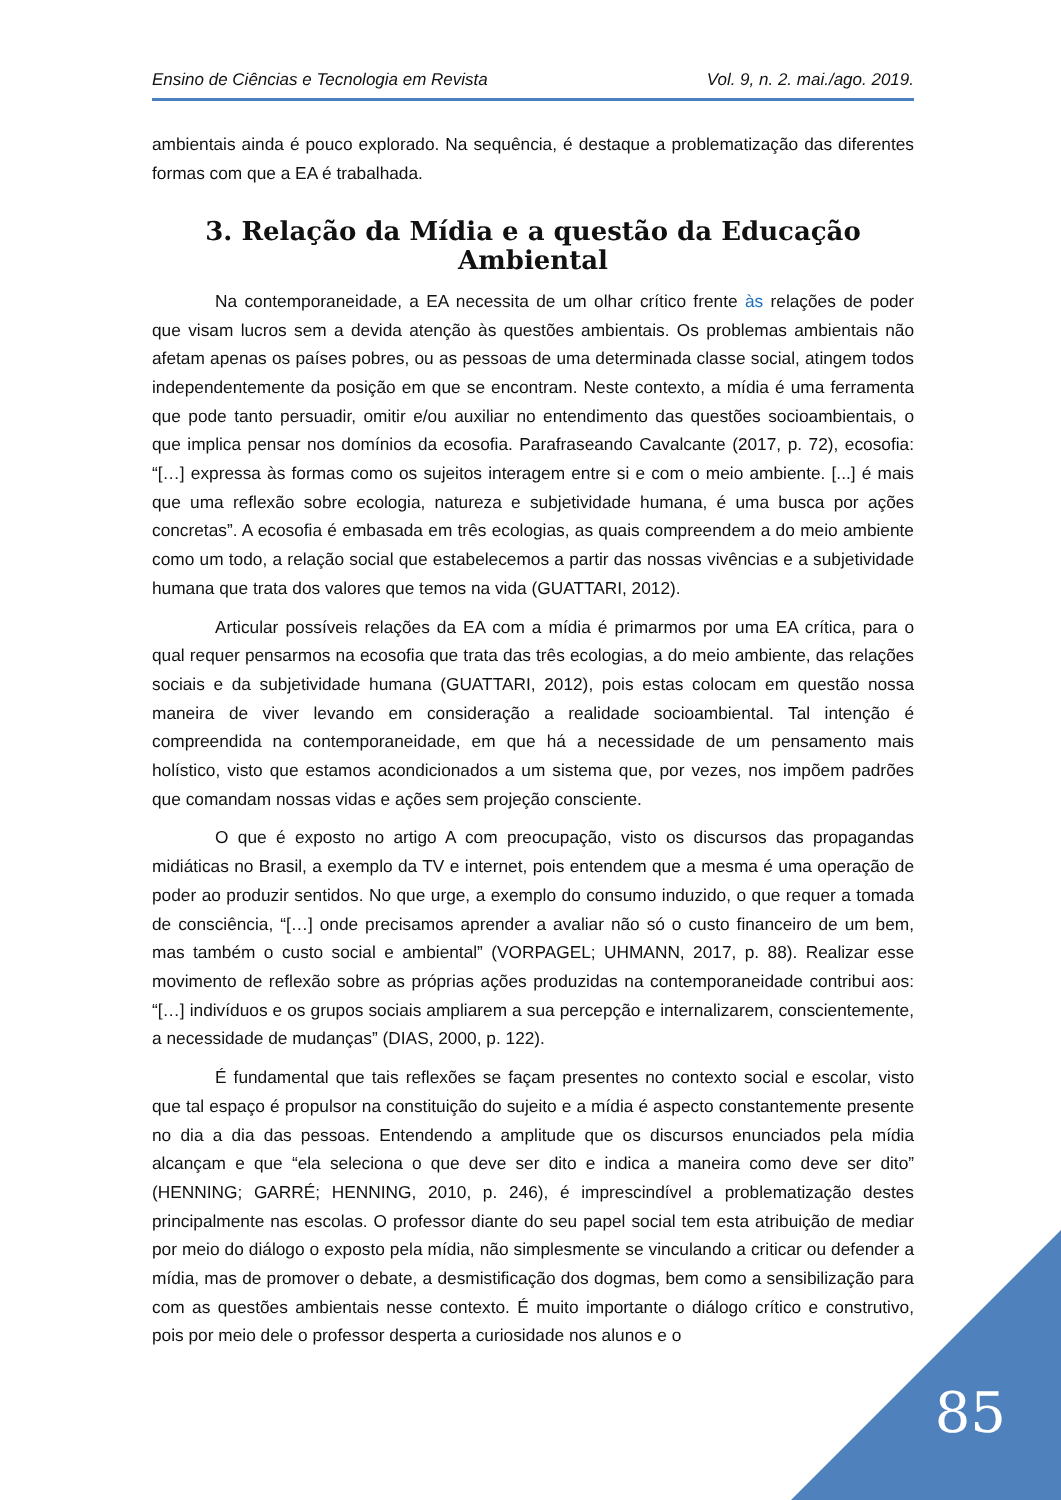Ensino de Ciências e Tecnologia em Revista Vol. 9, n. 2. mai./ago. 2019.
ambientais ainda é pouco explorado. Na sequência, é destaque a problematização das diferentes formas com que a EA é trabalhada.
3. Relação da Mídia e a questão da Educação Ambiental
Na contemporaneidade, a EA necessita de um olhar crítico frente às relações de poder que visam lucros sem a devida atenção às questões ambientais. Os problemas ambientais não afetam apenas os países pobres, ou as pessoas de uma determinada classe social, atingem todos independentemente da posição em que se encontram. Neste contexto, a mídia é uma ferramenta que pode tanto persuadir, omitir e/ou auxiliar no entendimento das questões socioambientais, o que implica pensar nos domínios da ecosofia. Parafraseando Cavalcante (2017, p. 72), ecosofia: “[…] expressa às formas como os sujeitos interagem entre si e com o meio ambiente. [...] é mais que uma reflexão sobre ecologia, natureza e subjetividade humana, é uma busca por ações concretas”. A ecosofia é embasada em três ecologias, as quais compreendem a do meio ambiente como um todo, a relação social que estabelecemos a partir das nossas vivências e a subjetividade humana que trata dos valores que temos na vida (GUATTARI, 2012).
Articular possíveis relações da EA com a mídia é primarmos por uma EA crítica, para o qual requer pensarmos na ecosofia que trata das três ecologias, a do meio ambiente, das relações sociais e da subjetividade humana (GUATTARI, 2012), pois estas colocam em questão nossa maneira de viver levando em consideração a realidade socioambiental. Tal intenção é compreendida na contemporaneidade, em que há a necessidade de um pensamento mais holístico, visto que estamos acondicionados a um sistema que, por vezes, nos impõem padrões que comandam nossas vidas e ações sem projeção consciente.
O que é exposto no artigo A com preocupação, visto os discursos das propagandas midiáticas no Brasil, a exemplo da TV e internet, pois entendem que a mesma é uma operação de poder ao produzir sentidos. No que urge, a exemplo do consumo induzido, o que requer a tomada de consciência, “[…] onde precisamos aprender a avaliar não só o custo financeiro de um bem, mas também o custo social e ambiental” (VORPAGEL; UHMANN, 2017, p. 88). Realizar esse movimento de reflexão sobre as próprias ações produzidas na contemporaneidade contribui aos: “[…] indivíduos e os grupos sociais ampliarem a sua percepção e internalizarem, conscientemente, a necessidade de mudanças” (DIAS, 2000, p. 122).
É fundamental que tais reflexões se façam presentes no contexto social e escolar, visto que tal espaço é propulsor na constituição do sujeito e a mídia é aspecto constantemente presente no dia a dia das pessoas. Entendendo a amplitude que os discursos enunciados pela mídia alcançam e que “ela seleciona o que deve ser dito e indica a maneira como deve ser dito” (HENNING; GARRÉ; HENNING, 2010, p. 246), é imprescindível a problematização destes principalmente nas escolas. O professor diante do seu papel social tem esta atribuição de mediar por meio do diálogo o exposto pela mídia, não simplesmente se vinculando a criticar ou defender a mídia, mas de promover o debate, a desmistificação dos dogmas, bem como a sensibilização para com as questões ambientais nesse contexto. É muito importante o diálogo crítico e construtivo, pois por meio dele o professor desperta a curiosidade nos alunos e o
85